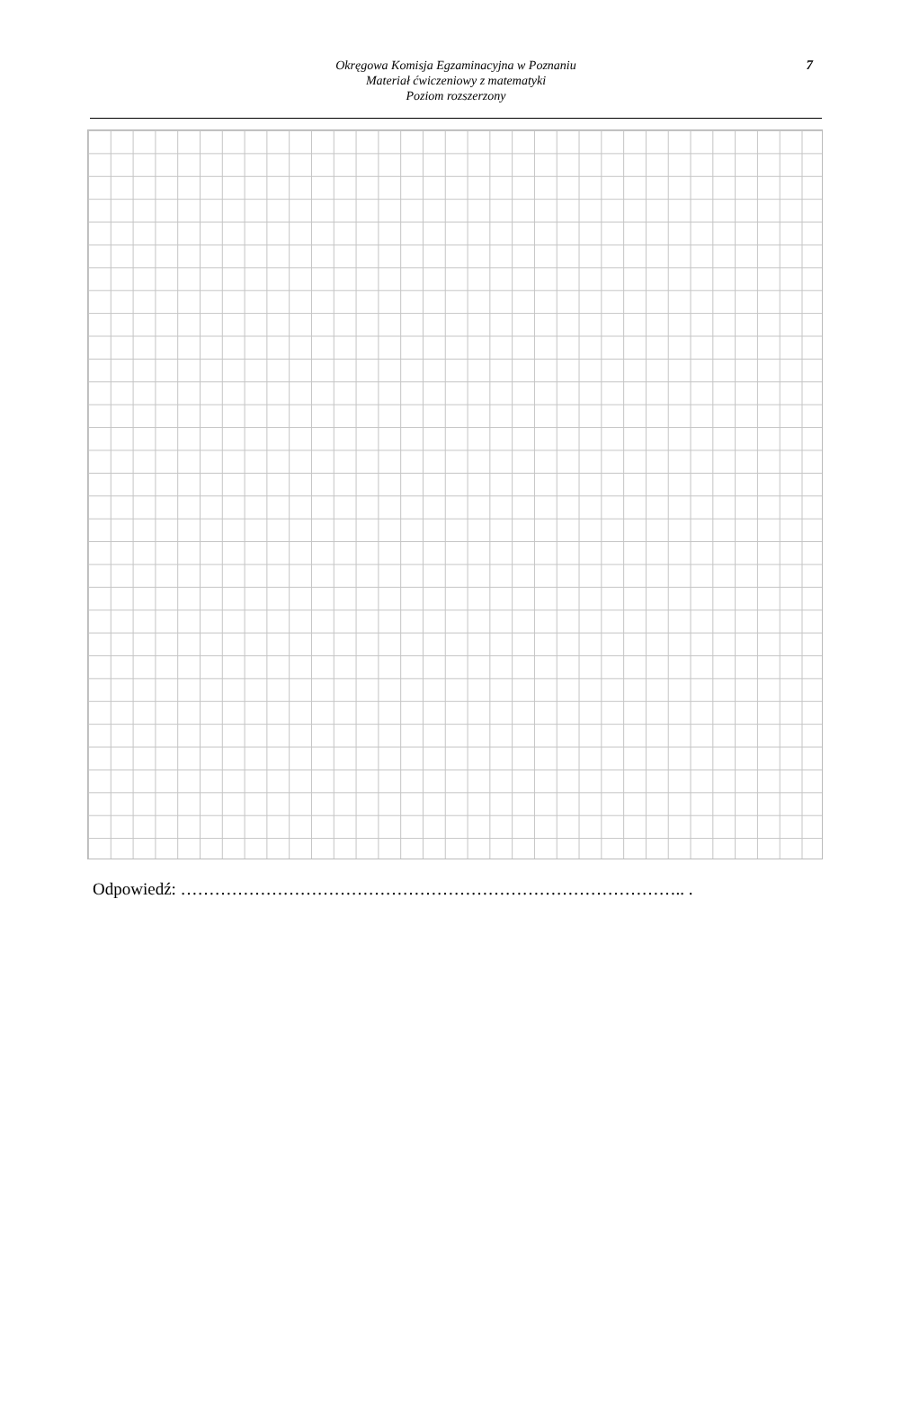Okręgowa Komisja Egzaminacyjna w Poznaniu
Materiał ćwiczeniowy z matematyki
Poziom rozszerzony
7
Odpowiedź: …………………………………………………………………………….. .